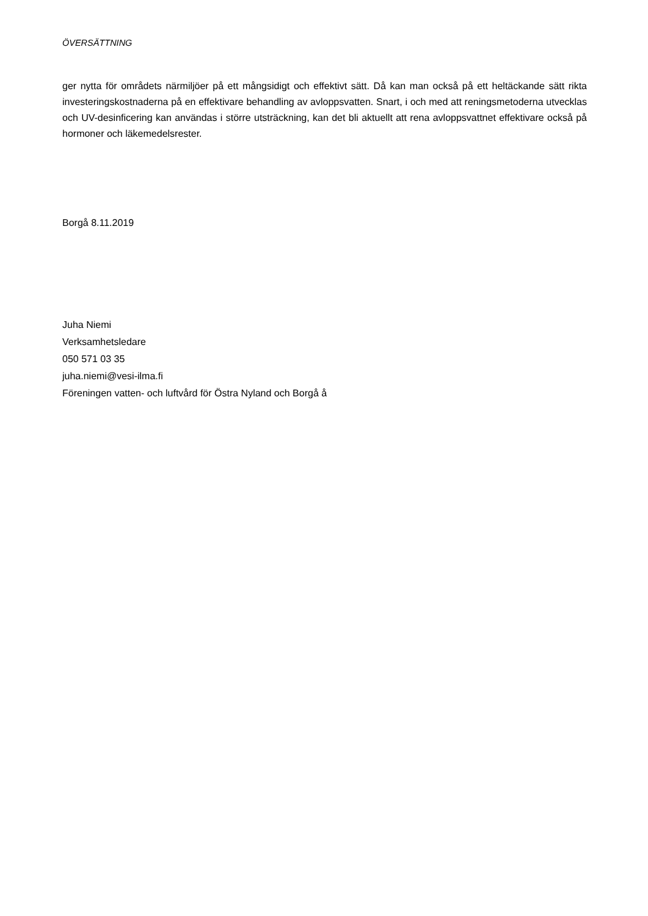ÖVERSÄTTNING
ger nytta för områdets närmiljöer på ett mångsidigt och effektivt sätt. Då kan man också på ett heltäckande sätt rikta investeringskostnaderna på en effektivare behandling av avloppsvatten. Snart, i och med att reningsmetoderna utvecklas och UV-desinficering kan användas i större utsträckning, kan det bli aktuellt att rena avloppsvattnet effektivare också på hormoner och läkemedelsrester.
Borgå 8.11.2019
Juha Niemi
Verksamhetsledare
050 571 03 35
juha.niemi@vesi-ilma.fi
Föreningen vatten- och luftvård för Östra Nyland och Borgå å